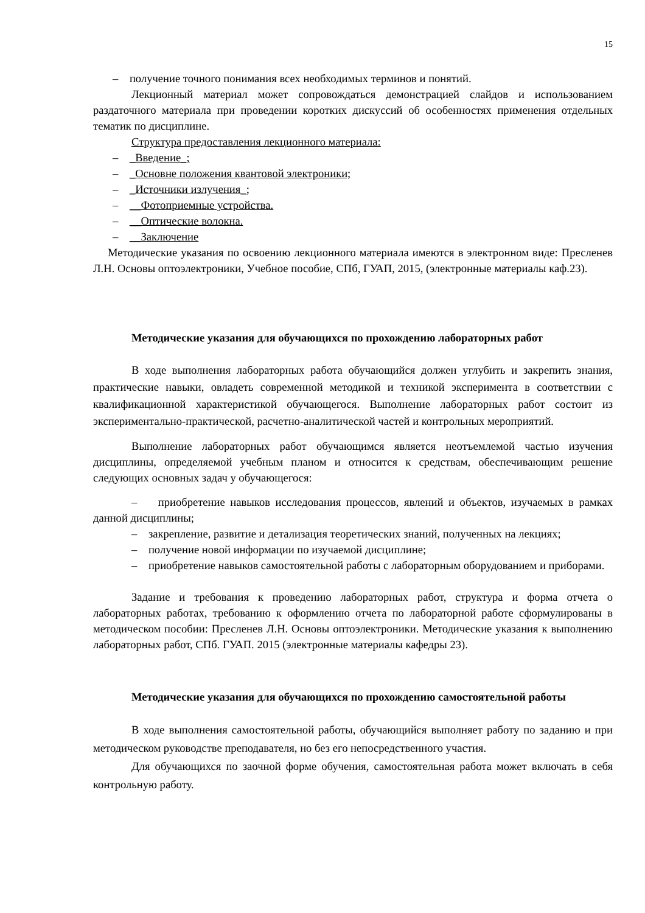15
– получение точного понимания всех необходимых терминов и понятий.
Лекционный материал может сопровождаться демонстрацией слайдов и использованием раздаточного материала при проведении коротких дискуссий об особенностях применения отдельных тематик по дисциплине.
Структура предоставления лекционного материала:
– _Введение_;
– _Основне положения квантовой электроники;
– _Источники излучения_;
– __Фотоприемные устройства.
– __Оптические волокна.
– __Заключение
Методические указания по освоению лекционного материала имеются в электронном виде: Пресленев Л.Н. Основы оптоэлектроники, Учебное пособие, СПб, ГУАП, 2015, (электронные материалы каф.23).
Методические указания для обучающихся по прохождению лабораторных работ
В ходе выполнения лабораторных работа обучающийся должен углубить и закрепить знания, практические навыки, овладеть современной методикой и техникой эксперимента в соответствии с квалификационной характеристикой обучающегося. Выполнение лабораторных работ состоит из экспериментально-практической, расчетно-аналитической частей и контрольных мероприятий.
Выполнение лабораторных работ обучающимся является неотъемлемой частью изучения дисциплины, определяемой учебным планом и относится к средствам, обеспечивающим решение следующих основных задач у обучающегося:
– приобретение навыков исследования процессов, явлений и объектов, изучаемых в рамках данной дисциплины;
– закрепление, развитие и детализация теоретических знаний, полученных на лекциях;
– получение новой информации по изучаемой дисциплине;
– приобретение навыков самостоятельной работы с лабораторным оборудованием и приборами.
Задание и требования к проведению лабораторных работ, структура и форма отчета о лабораторных работах, требованию к оформлению отчета по лабораторной работе сформулированы в методическом пособии: Пресленев Л.Н. Основы оптоэлектроники. Методические указания к выполнению лабораторных работ, СПб. ГУАП. 2015 (электронные материалы кафедры 23).
Методические указания для обучающихся по прохождению самостоятельной работы
В ходе выполнения самостоятельной работы, обучающийся выполняет работу по заданию и при методическом руководстве преподавателя, но без его непосредственного участия.
Для обучающихся по заочной форме обучения, самостоятельная работа может включать в себя контрольную работу.